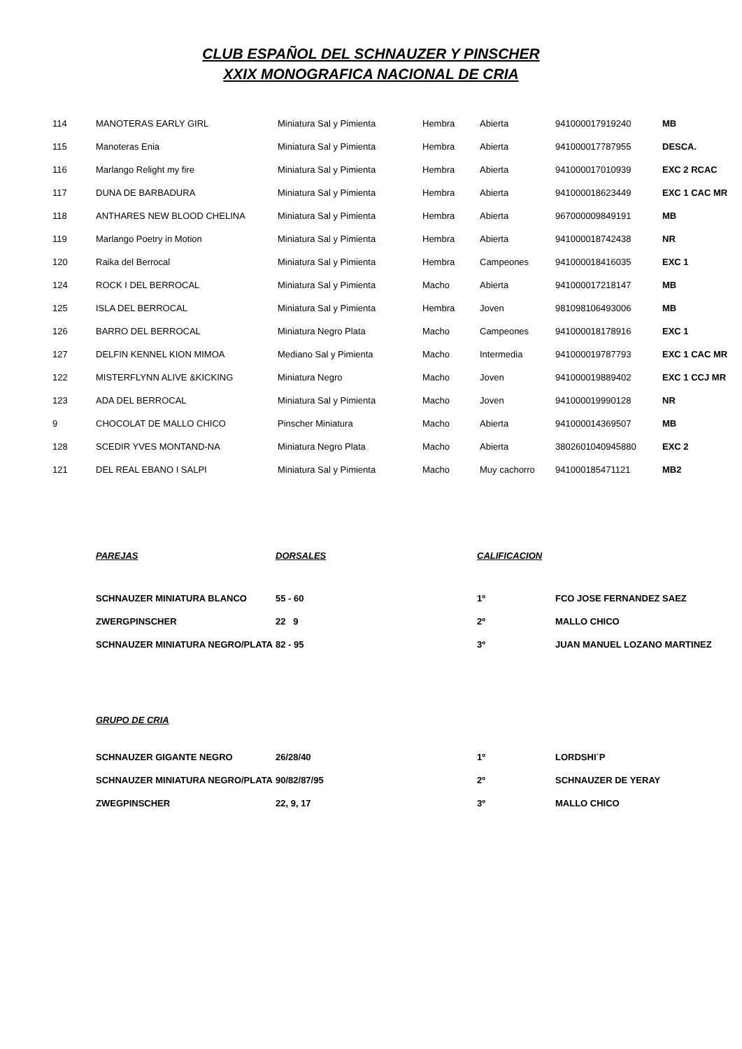CLUB ESPAÑOL DEL SCHNAUZER Y PINSCHER
XXIX MONOGRAFICA NACIONAL DE CRIA
| 114 | MANOTERAS EARLY GIRL | Miniatura Sal y Pimienta | Hembra | Abierta | 941000017919240 | MB |
| 115 | Manoteras Enia | Miniatura Sal y Pimienta | Hembra | Abierta | 941000017787955 | DESCA. |
| 116 | Marlango Relight my fire | Miniatura Sal y Pimienta | Hembra | Abierta | 941000017010939 | EXC 2 RCAC |
| 117 | DUNA DE BARBADURA | Miniatura Sal y Pimienta | Hembra | Abierta | 941000018623449 | EXC 1 CAC MR |
| 118 | ANTHARES NEW BLOOD CHELINA | Miniatura Sal y Pimienta | Hembra | Abierta | 967000009849191 | MB |
| 119 | Marlango Poetry in Motion | Miniatura Sal y Pimienta | Hembra | Abierta | 941000018742438 | NR |
| 120 | Raika del Berrocal | Miniatura Sal y Pimienta | Hembra | Campeones | 941000018416035 | EXC 1 |
| 124 | ROCK I DEL BERROCAL | Miniatura Sal y Pimienta | Macho | Abierta | 941000017218147 | MB |
| 125 | ISLA DEL BERROCAL | Miniatura Sal y Pimienta | Hembra | Joven | 981098106493006 | MB |
| 126 | BARRO DEL BERROCAL | Miniatura Negro Plata | Macho | Campeones | 941000018178916 | EXC 1 |
| 127 | DELFIN KENNEL KION MIMOA | Mediano Sal y Pimienta | Macho | Intermedia | 941000019787793 | EXC 1 CAC MR |
| 122 | MISTERFLYNN ALIVE &KICKING | Miniatura Negro | Macho | Joven | 941000019889402 | EXC 1 CCJ MR |
| 123 | ADA DEL BERROCAL | Miniatura Sal y Pimienta | Macho | Joven | 941000019990128 | NR |
| 9 | CHOCOLAT DE MALLO CHICO | Pinscher Miniatura | Macho | Abierta | 941000014369507 | MB |
| 128 | SCEDIR YVES MONTAND-NA | Miniatura Negro Plata | Macho | Abierta | 3802601040945880 | EXC 2 |
| 121 | DEL REAL EBANO I SALPI | Miniatura Sal y Pimienta | Macho | Muy cachorro | 941000185471121 | MB2 |
| PAREJAS | DORSALES | CALIFICACION | |
| --- | --- | --- | --- |
| SCHNAUZER MINIATURA BLANCO | 55 - 60 | 1º | FCO JOSE FERNANDEZ SAEZ |
| ZWERGPINSCHER | 22 9 | 2º | MALLO CHICO |
| SCHNAUZER MINIATURA NEGRO/PLATA | 82 - 95 | 3º | JUAN MANUEL LOZANO MARTINEZ |
| GRUPO DE CRIA | | | |
| --- | --- | --- | --- |
| SCHNAUZER GIGANTE NEGRO | 26/28/40 | 1º | LORDSHI´P |
| SCHNAUZER MINIATURA NEGRO/PLATA | 90/82/87/95 | 2º | SCHNAUZER DE YERAY |
| ZWEGPINSCHER | 22, 9, 17 | 3º | MALLO CHICO |